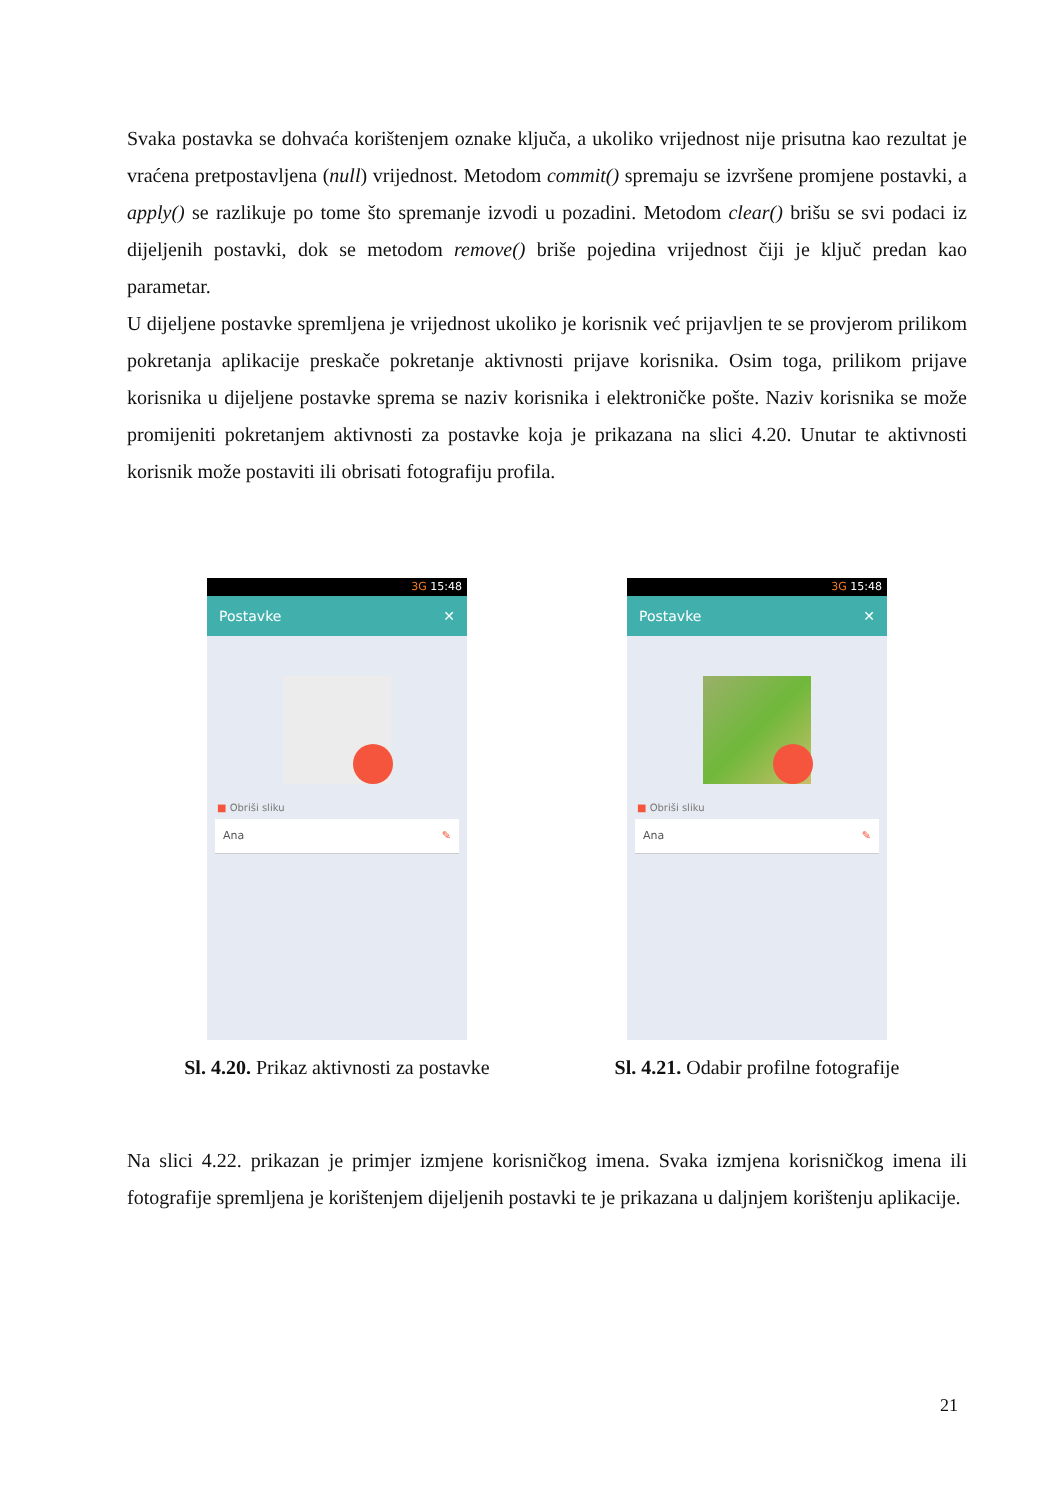Svaka postavka se dohvaća korištenjem oznake ključa, a ukoliko vrijednost nije prisutna kao rezultat je vraćena pretpostavljena (null) vrijednost. Metodom commit() spremaju se izvršene promjene postavki, a apply() se razlikuje po tome što spremanje izvodi u pozadini. Metodom clear() brišu se svi podaci iz dijeljenih postavki, dok se metodom remove() briše pojedina vrijednost čiji je ključ predan kao parametar.
U dijeljene postavke spremljena je vrijednost ukoliko je korisnik već prijavljen te se provjerom prilikom pokretanja aplikacije preskače pokretanje aktivnosti prijave korisnika. Osim toga, prilikom prijave korisnika u dijeljene postavke sprema se naziv korisnika i elektroničke pošte. Naziv korisnika se može promijeniti pokretanjem aktivnosti za postavke koja je prikazana na slici 4.20. Unutar te aktivnosti korisnik može postaviti ili obrisati fotografiju profila.
3G 15:48
Postavke ✕
■ Obriši sliku
Ana ✎
Sl. 4.20. Prikaz aktivnosti za postavke
3G 15:48
Postavke ✕
■ Obriši sliku
Ana ✎
Sl. 4.21. Odabir profilne fotografije
Na slici 4.22. prikazan je primjer izmjene korisničkog imena. Svaka izmjena korisničkog imena ili fotografije spremljena je korištenjem dijeljenih postavki te je prikazana u daljnjem korištenju aplikacije.
21